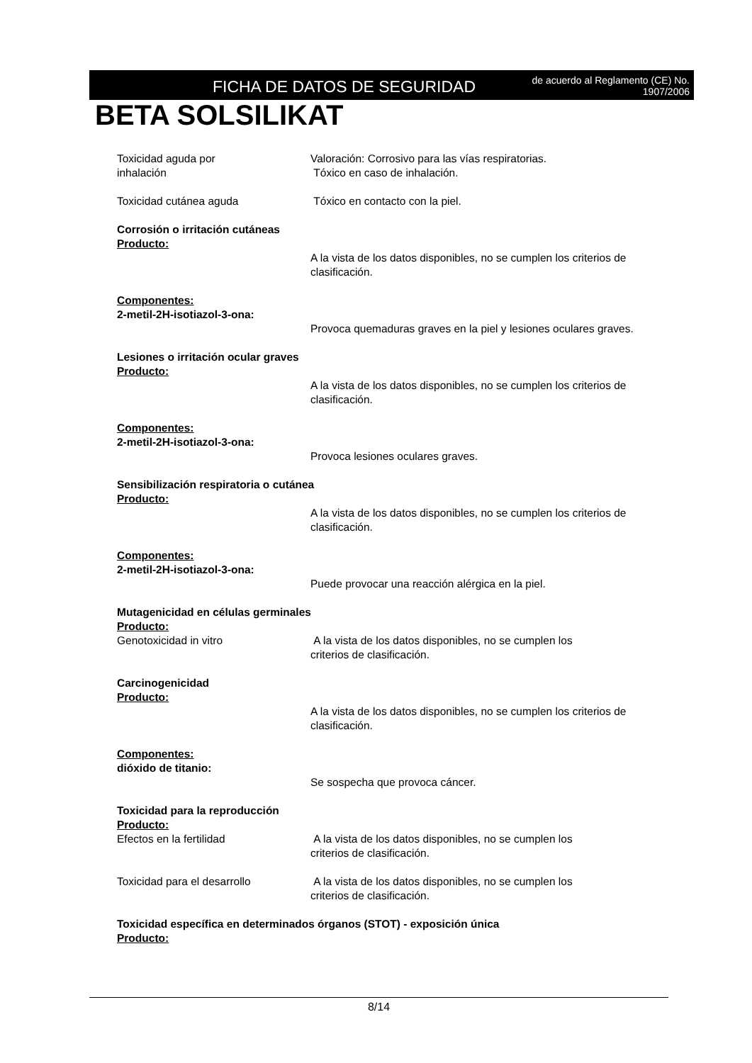FICHA DE DATOS DE SEGURIDAD
de acuerdo al Reglamento (CE) No.
1907/2006
BETA SOLSILIKAT
Toxicidad aguda por
inhalación
Valoración: Corrosivo para las vías respiratorias.
Tóxico en caso de inhalación.
Toxicidad cutánea aguda Tóxico en contacto con la piel.
Corrosión o irritación cutáneas
Producto:
A la vista de los datos disponibles, no se cumplen los criterios de clasificación.
Componentes:
2-metil-2H-isotiazol-3-ona:
Provoca quemaduras graves en la piel y lesiones oculares graves.
Lesiones o irritación ocular graves
Producto:
A la vista de los datos disponibles, no se cumplen los criterios de clasificación.
Componentes:
2-metil-2H-isotiazol-3-ona:
Provoca lesiones oculares graves.
Sensibilización respiratoria o cutánea
Producto:
A la vista de los datos disponibles, no se cumplen los criterios de clasificación.
Componentes:
2-metil-2H-isotiazol-3-ona:
Puede provocar una reacción alérgica en la piel.
Mutagenicidad en células germinales
Producto:
Genotoxicidad in vitro A la vista de los datos disponibles, no se cumplen los
criterios de clasificación.
Carcinogenicidad
Producto:
A la vista de los datos disponibles, no se cumplen los criterios de clasificación.
Componentes:
dióxido de titanio:
Se sospecha que provoca cáncer.
Toxicidad para la reproducción
Producto:
Efectos en la fertilidad A la vista de los datos disponibles, no se cumplen los
criterios de clasificación.
Toxicidad para el desarrollo A la vista de los datos disponibles, no se cumplen los
criterios de clasificación.
Toxicidad específica en determinados órganos (STOT) - exposición única
Producto:
8/14